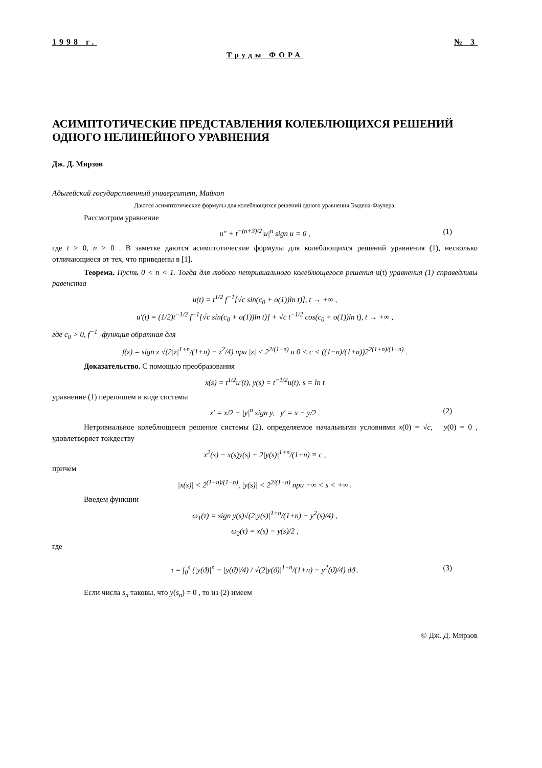1998 г. № 3
Труды ФОРА
АСИМПТОТИЧЕСКИЕ ПРЕДСТАВЛЕНИЯ КОЛЕБЛЮЩИХСЯ РЕШЕНИЙ ОДНОГО НЕЛИНЕЙНОГО УРАВНЕНИЯ
Дж. Д. Мирзов
Адыгейский государственный университет, Майкоп
Даются асимптотические формулы для колеблющихся решений одного уравнения Эмдена-Фаулера.
Рассмотрим уравнение
u″ + t<sup>−(n+3)/2</sup>|u|<sup>n</sup> sign u = 0 , (1)
где t > 0, n > 0 . В заметке даются асимптотические формулы для колеблющихся решений уравнения (1), несколько отличающиеся от тех, что приведены в [1].
Теорема. Пусть 0 < n < 1. Тогда для любого нетривиального колеблющегося решения u(t) уравнения (1) справедливы равенства
u(t) = t<sup>1/2</sup> f<sup>−1</sup>[√c sin(c<sub>0</sub> + o(1))ln t)], t → +∞ ,
u′(t) = (1/2)t<sup>−1/2</sup> f<sup>−1</sup>[√c sin(c<sub>0</sub> + o(1))ln t)] + √c t<sup>−1/2</sup> cos(c<sub>0</sub> + o(1))ln t), t → +∞ ,
где c<sub>0</sub> > 0, f<sup>−1</sup> -функция обратная для
f(z) = sign z √(2|z|<sup>1+n</sup>/(1+n) − z<sup>2</sup>/4) при |z| < 2<sup>2/(1−n)</sup> и 0 < c < ((1−n)/(1+n))2<sup>2(1+n)/(1−n)</sup> .
Доказательство. С помощью преобразования
x(s) = t<sup>1/2</sup>u′(t), y(s) = t<sup>−1/2</sup>u(t), s = ln t
уравнение (1) перепишем в виде системы
x′ = x/2 − |y|<sup>n</sup> sign y, y′ = x − y/2 . (2)
Нетривиальное колеблющееся решение системы (2), определяемое начальными условиями x(0) = √c, y(0) = 0 , удовлетворяет тождеству
x<sup>2</sup>(s) − x(s)y(s) + 2|y(s)|<sup>1+n</sup>/(1+n) ≡ c ,
причем
|x(s)| < 2<sup>(1+n)/(1−n)</sup>, |y(s)| < 2<sup>2/(1−n)</sup> при −∞ < s < +∞ .
Введем функции
ω<sub>1</sub>(τ) = sign y(s)√(2|y(s)|<sup>1+n</sup>/(1+n) − y<sup>2</sup>(s)/4) ,
ω<sub>2</sub>(τ) = x(s) − y(s)/2 ,
где
τ = ∫<sub>0</sub><sup>s</sup> (|y(ϑ)|<sup>n</sup> − |y(ϑ)|/4) / √(2|y(ϑ)|<sup>1+n</sup>/(1+n) − y<sup>2</sup>(ϑ)/4) dϑ . (3)
Если числа s<sub>n</sub> таковы, что y(s<sub>n</sub>) = 0 , то из (2) имеем
© Дж. Д. Мирзов